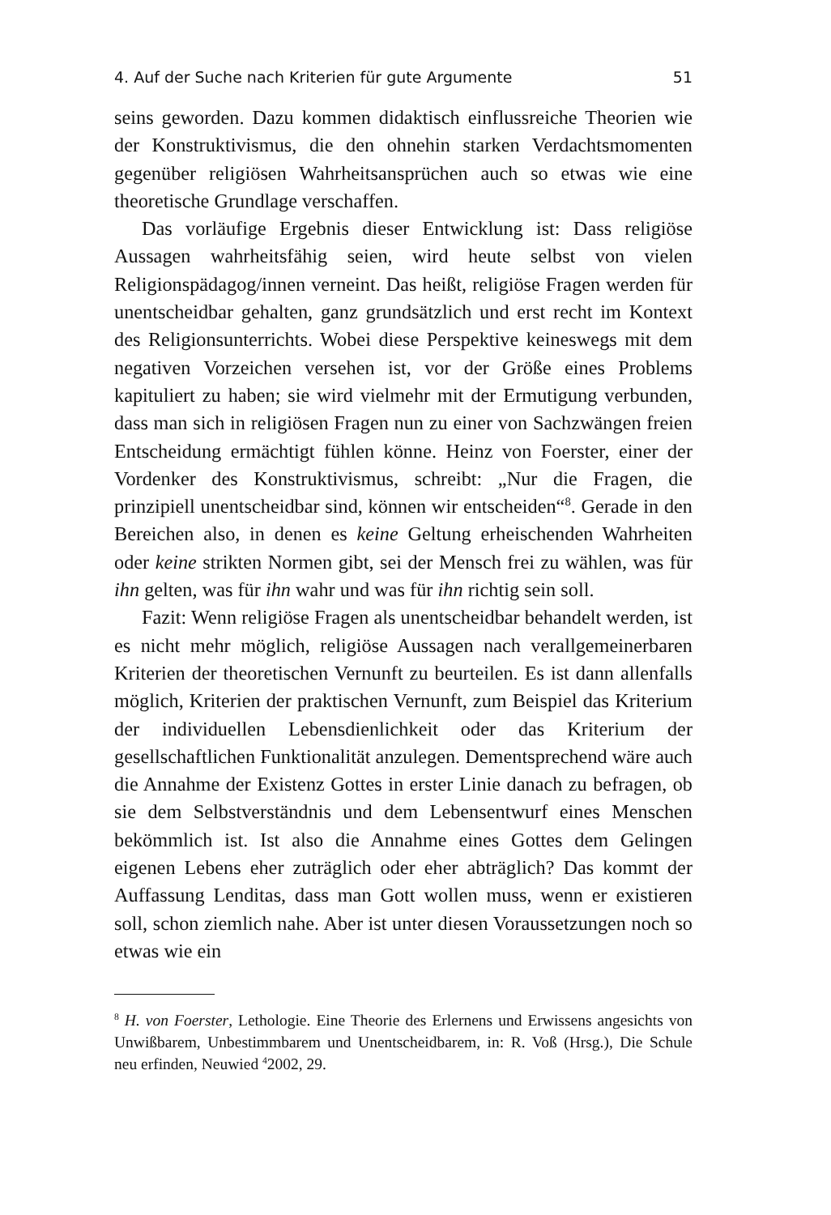4. Auf der Suche nach Kriterien für gute Argumente 51
seins geworden. Dazu kommen didaktisch einflussreiche Theorien wie der Konstruktivismus, die den ohnehin starken Verdachts­momenten gegenüber religiösen Wahrheitsansprüchen auch so etwas wie eine theoretische Grundlage verschaffen.
Das vorläufige Ergebnis dieser Entwicklung ist: Dass religiöse Aussagen wahrheitsfähig seien, wird heute selbst von vielen Reli­gionspädagog/innen verneint. Das heißt, religiöse Fragen werden für unentscheidbar gehalten, ganz grundsätzlich und erst recht im Kontext des Religionsunterrichts. Wobei diese Perspektive kei­neswegs mit dem negativen Vorzeichen versehen ist, vor der Größe eines Problems kapituliert zu haben; sie wird vielmehr mit der Er­mutigung verbunden, dass man sich in religiösen Fragen nun zu einer von Sachzwängen freien Entscheidung ermächtigt fühlen könne. Heinz von Foerster, einer der Vordenker des Konstruktivis­mus, schreibt: „Nur die Fragen, die prinzipiell unentscheidbar sind, können wir entscheiden“<sup>8</sup>. Gerade in den Bereichen also, in denen es keine Geltung erheischenden Wahrheiten oder keine strikten Normen gibt, sei der Mensch frei zu wählen, was für ihn gelten, was für ihn wahr und was für ihn richtig sein soll.
Fazit: Wenn religiöse Fragen als unentscheidbar behandelt wer­den, ist es nicht mehr möglich, religiöse Aussagen nach verallgemei­nerbaren Kriterien der theoretischen Vernunft zu beurteilen. Es ist dann allenfalls möglich, Kriterien der praktischen Vernunft, zum Beispiel das Kriterium der individuellen Lebensdienlichkeit oder das Kriterium der gesellschaftlichen Funktionalität anzulegen. Dementsprechend wäre auch die Annahme der Existenz Gottes in erster Linie danach zu befragen, ob sie dem Selbstverständnis und dem Lebensentwurf eines Menschen bekömmlich ist. Ist also die Annahme eines Gottes dem Gelingen eigenen Lebens eher zuträg­lich oder eher abträglich? Das kommt der Auffassung Lenditas, dass man Gott wollen muss, wenn er existieren soll, schon ziemlich na­he. Aber ist unter diesen Voraussetzungen noch so etwas wie ein
<sup>8</sup> H. von Foerster, Lethologie. Eine Theorie des Erlernens und Erwissens an­gesichts von Unwißbarem, Unbestimmbarem und Unentscheidbarem, in: R. Voß (Hrsg.), Die Schule neu erfinden, Neuwied <sup>4</sup>2002, 29.